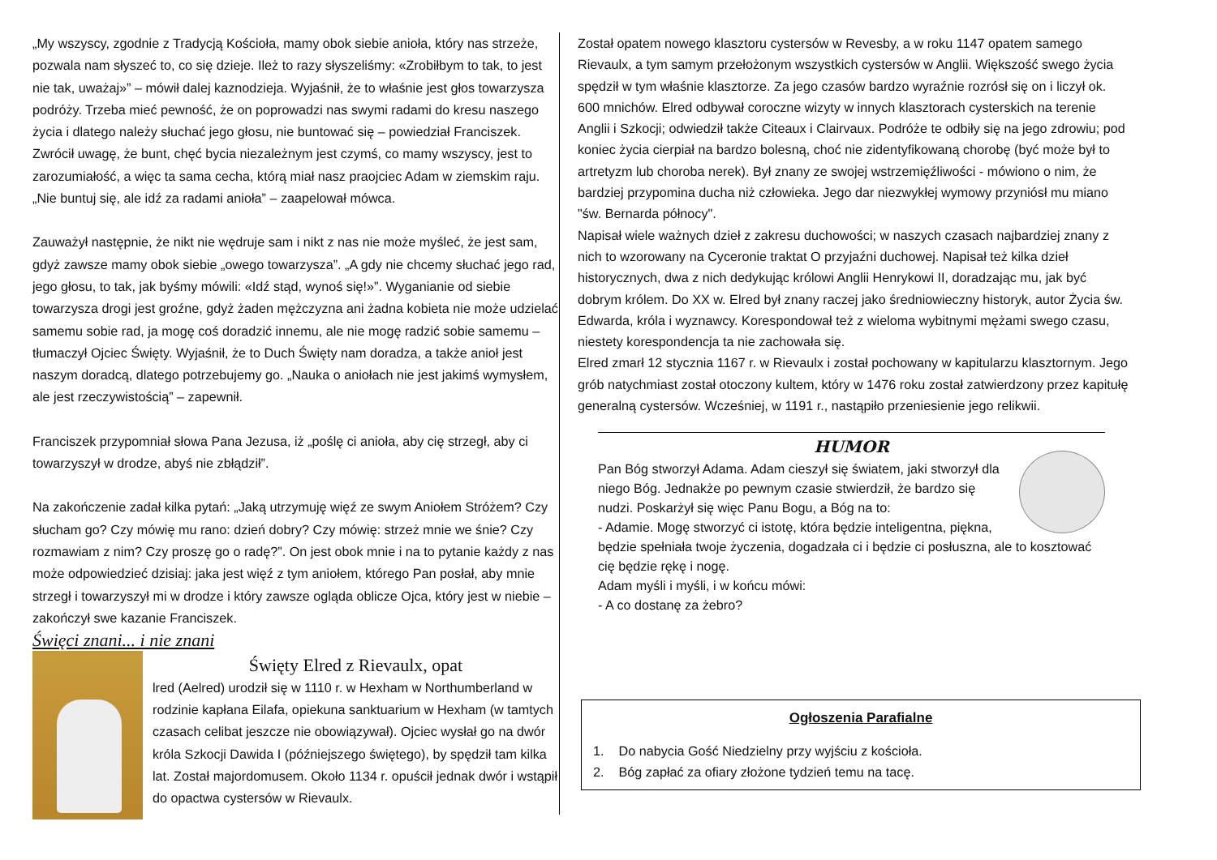„My wszyscy, zgodnie z Tradycją Kościoła, mamy obok siebie anioła, który nas strzeże, pozwala nam słyszeć to, co się dzieje. Ileż to razy słyszeliśmy: «Zrobiłbym to tak, to jest nie tak, uważaj»” – mówił dalej kaznodzieja. Wyjaśnił, że to właśnie jest głos towarzysza podróży. Trzeba mieć pewność, że on poprowadzi nas swymi radami do kresu naszego życia i dlatego należy słuchać jego głosu, nie buntować się – powiedział Franciszek. Zwrócił uwagę, że bunt, chęć bycia niezależnym jest czymś, co mamy wszyscy, jest to zarozumiałość, a więc ta sama cecha, którą miał nasz praojciec Adam w ziemskim raju. „Nie buntuj się, ale idź za radami anioła” – zaapelował mówca.
Zauważył następnie, że nikt nie wędruje sam i nikt z nas nie może myśleć, że jest sam, gdyż zawsze mamy obok siebie „owego towarzysza”. „A gdy nie chcemy słuchać jego rad, jego głosu, to tak, jak byśmy mówili: «Idź stąd, wynoś się!»”. Wyganianie od siebie towarzysza drogi jest groźne, gdyż żaden mężczyzna ani żadna kobieta nie może udzielać samemu sobie rad, ja mogę coś doradzić innemu, ale nie mogę radzić sobie samemu – tłumaczył Ojciec Święty. Wyjaśnił, że to Duch Święty nam doradza, a także anioł jest naszym doradcą, dlatego potrzebujemy go. „Nauka o aniołach nie jest jakimś wymysłem, ale jest rzeczywistością” – zapewnił.
Franciszek przypomniał słowa Pana Jezusa, iż „poślę ci anioła, aby cię strzegł, aby ci towarzyszył w drodze, abyś nie zbłądził”.
Na zakończenie zadał kilka pytań: „Jaką utrzymuję więź ze swym Aniołem Stróżem? Czy słucham go? Czy mówię mu rano: dzień dobry? Czy mówię: strzeż mnie we śnie? Czy rozmawiam z nim? Czy proszę go o radę?”. On jest obok mnie i na to pytanie każdy z nas może odpowiedzieć dzisiaj: jaka jest więź z tym aniołem, którego Pan posłał, aby mnie strzegł i towarzyszył mi w drodze i który zawsze ogląda oblicze Ojca, który jest w niebie – zakończył swe kazanie Franciszek.
Święci znani... i nie znani
Święty Elred z Rievaulx, opat
lred (Aelred) urodził się w 1110 r. w Hexham w Northumberland w rodzinie kapłana Eilafa, opiekuna sanktuarium w Hexham (w tamtych czasach celibat jeszcze nie obowiązywał). Ojciec wysłał go na dwór króla Szkocji Dawida I (późniejszego świętego), by spędził tam kilka lat. Został majordomusem. Około 1134 r. opuścił jednak dwór i wstąpił do opactwa cystersów w Rievaulx.
Został opatem nowego klasztoru cystersów w Revesby, a w roku 1147 opatem samego Rievaulx, a tym samym przełożonym wszystkich cystersów w Anglii. Większość swego życia spędził w tym właśnie klasztorze. Za jego czasów bardzo wyraźnie rozrósł się on i liczył ok. 600 mnichów. Elred odbywał coroczne wizyty w innych klasztorach cysterskich na terenie Anglii i Szkocji; odwiedził także Citeaux i Clairvaux. Podróże te odbiły się na jego zdrowiu; pod koniec życia cierpiał na bardzo bolesną, choć nie zidentyfikowaną chorobę (być może był to artretyzm lub choroba nerek). Był znany ze swojej wstrzemięźliwości - mówiono o nim, że bardziej przypomina ducha niż człowieka. Jego dar niezwykłej wymowy przyniósł mu miano "św. Bernarda północy".
Napisał wiele ważnych dzieł z zakresu duchowości; w naszych czasach najbardziej znany z nich to wzorowany na Cyceronie traktat O przyjaźni duchowej. Napisał też kilka dzieł historycznych, dwa z nich dedykując królowi Anglii Henrykowi II, doradzając mu, jak być dobrym królem. Do XX w. Elred był znany raczej jako średniowieczny historyk, autor Życia św. Edwarda, króla i wyznawcy. Korespondował też z wieloma wybitnymi mężami swego czasu, niestety korespondencja ta nie zachowała się.
Elred zmarł 12 stycznia 1167 r. w Rievaulx i został pochowany w kapitularzu klasztornym. Jego grób natychmiast został otoczony kultem, który w 1476 roku został zatwierdzony przez kapitułę generalną cystersów. Wcześniej, w 1191 r., nastąpiło przeniesienie jego relikwii.
HUMOR
Pan Bóg stworzył Adama. Adam cieszył się światem, jaki stworzył dla niego Bóg. Jednakże po pewnym czasie stwierdził, że bardzo się nudzi. Poskarżył się więc Panu Bogu, a Bóg na to:
- Adamie. Mogę stworzyć ci istotę, która będzie inteligentna, piękna, będzie spełniała twoje życzenia, dogadzała ci i będzie ci posłuszna, ale to kosztować cię będzie rękę i nogę.
Adam myśli i myśli, i w końcu mówi:
- A co dostanę za żebro?
Ogłoszenia Parafialne
1. Do nabycia Gość Niedzielny przy wyjściu z kościoła.
2. Bóg zapłać za ofiary złożone tydzień temu na tacę.